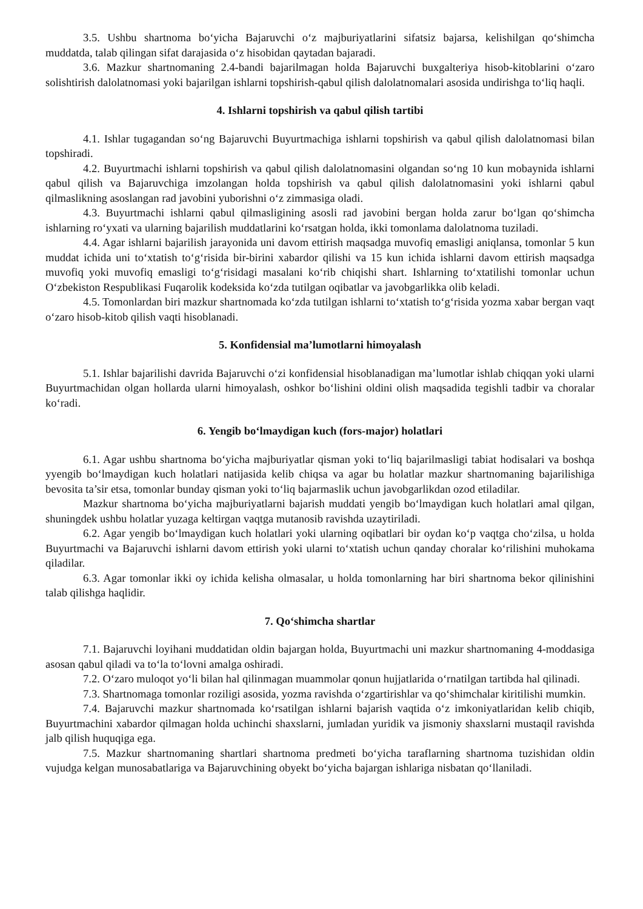3.5. Ushbu shartnoma bo‘yicha Bajaruvchi o‘z majburiyatlarini sifatsiz bajarsa, kelishilgan qo‘shimcha muddatda, talab qilingan sifat darajasida o‘z hisobidan qaytadan bajaradi.
3.6. Mazkur shartnomaning 2.4-bandi bajarilmagan holda Bajaruvchi buxgalteriya hisob-kitoblarini o‘zaro solishtirish dalolatnomasi yoki bajarilgan ishlarni topshirish-qabul qilish dalolatnomalari asosida undirishga to‘liq haqli.
4. Ishlarni topshirish va qabul qilish tartibi
4.1. Ishlar tugagandan so‘ng Bajaruvchi Buyurtmachiga ishlarni topshirish va qabul qilish dalolatnomasi bilan topshiradi.
4.2. Buyurtmachi ishlarni topshirish va qabul qilish dalolatnomasini olgandan so‘ng 10 kun mobaynida ishlarni qabul qilish va Bajaruvchiga imzolangan holda topshirish va qabul qilish dalolatnomasini yoki ishlarni qabul qilmaslikning asoslangan rad javobini yuborishni o‘z zimmasiga oladi.
4.3. Buyurtmachi ishlarni qabul qilmasligining asosli rad javobini bergan holda zarur bo‘lgan qo‘shimcha ishlarning ro‘yxati va ularning bajarilish muddatlarini ko‘rsatgan holda, ikki tomonlama dalolatnoma tuziladi.
4.4. Agar ishlarni bajarilish jarayonida uni davom ettirish maqsadga muvofiq emasligi aniqlansa, tomonlar 5 kun muddat ichida uni to‘xtatish to‘g‘risida bir-birini xabardor qilishi va 15 kun ichida ishlarni davom ettirish maqsadga muvofiq yoki muvofiq emasligi to‘g‘risidagi masalani ko‘rib chiqishi shart. Ishlarning to‘xtatilishi tomonlar uchun O‘zbekiston Respublikasi Fuqarolik kodeksida ko‘zda tutilgan oqibatlar va javobgarlikka olib keladi.
4.5. Tomonlardan biri mazkur shartnomada ko‘zda tutilgan ishlarni to‘xtatish to‘g‘risida yozma xabar bergan vaqt o‘zaro hisob-kitob qilish vaqti hisoblanadi.
5. Konfidensial ma’lumotlarni himoyalash
5.1. Ishlar bajarilishi davrida Bajaruvchi o‘zi konfidensial hisoblanadigan ma’lumotlar ishlab chiqqan yoki ularni Buyurtmachidan olgan hollarda ularni himoyalash, oshkor bo‘lishini oldini olish maqsadida tegishli tadbir va choralar ko‘radi.
6. Yengib bo‘lmaydigan kuch (fors-major) holatlari
6.1. Agar ushbu shartnoma bo‘yicha majburiyatlar qisman yoki to‘liq bajarilmasligi tabiat hodisalari va boshqa yyengib bo‘lmaydigan kuch holatlari natijasida kelib chiqsa va agar bu holatlar mazkur shartnomaning bajarilishiga bevosita ta’sir etsa, tomonlar bunday qisman yoki to‘liq bajarmaslik uchun javobgarlikdan ozod etiladilar.
Mazkur shartnoma bo‘yicha majburiyatlarni bajarish muddati yengib bo‘lmaydigan kuch holatlari amal qilgan, shuningdek ushbu holatlar yuzaga keltirgan vaqtga mutanosib ravishda uzaytiriladi.
6.2. Agar yengib bo‘lmaydigan kuch holatlari yoki ularning oqibatlari bir oydan ko‘p vaqtga cho‘zilsa, u holda Buyurtmachi va Bajaruvchi ishlarni davom ettirish yoki ularni to‘xtatish uchun qanday choralar ko‘rilishini muhokama qiladilar.
6.3. Agar tomonlar ikki oy ichida kelisha olmasalar, u holda tomonlarning har biri shartnoma bekor qilinishini talab qilishga haqlidir.
7. Qo‘shimcha shartlar
7.1. Bajaruvchi loyihani muddatidan oldin bajargan holda, Buyurtmachi uni mazkur shartnomaning 4-moddasiga asosan qabul qiladi va to‘la to‘lovni amalga oshiradi.
7.2. O‘zaro muloqot yo‘li bilan hal qilinmagan muammolar qonun hujjatlarida o‘rnatilgan tartibda hal qilinadi.
7.3. Shartnomaga tomonlar roziligi asosida, yozma ravishda o‘zgartirishlar va qo‘shimchalar kiritilishi mumkin.
7.4. Bajaruvchi mazkur shartnomada ko‘rsatilgan ishlarni bajarish vaqtida o‘z imkoniyatlaridan kelib chiqib, Buyurtmachini xabardor qilmagan holda uchinchi shaxslarni, jumladan yuridik va jismoniy shaxslarni mustaqil ravishda jalb qilish huquqiga ega.
7.5. Mazkur shartnomaning shartlari shartnoma predmeti bo‘yicha taraflarning shartnoma tuzishidan oldin vujudga kelgan munosabatlariga va Bajaruvchining obyekt bo‘yicha bajargan ishlariga nisbatan qo‘llaniladi.